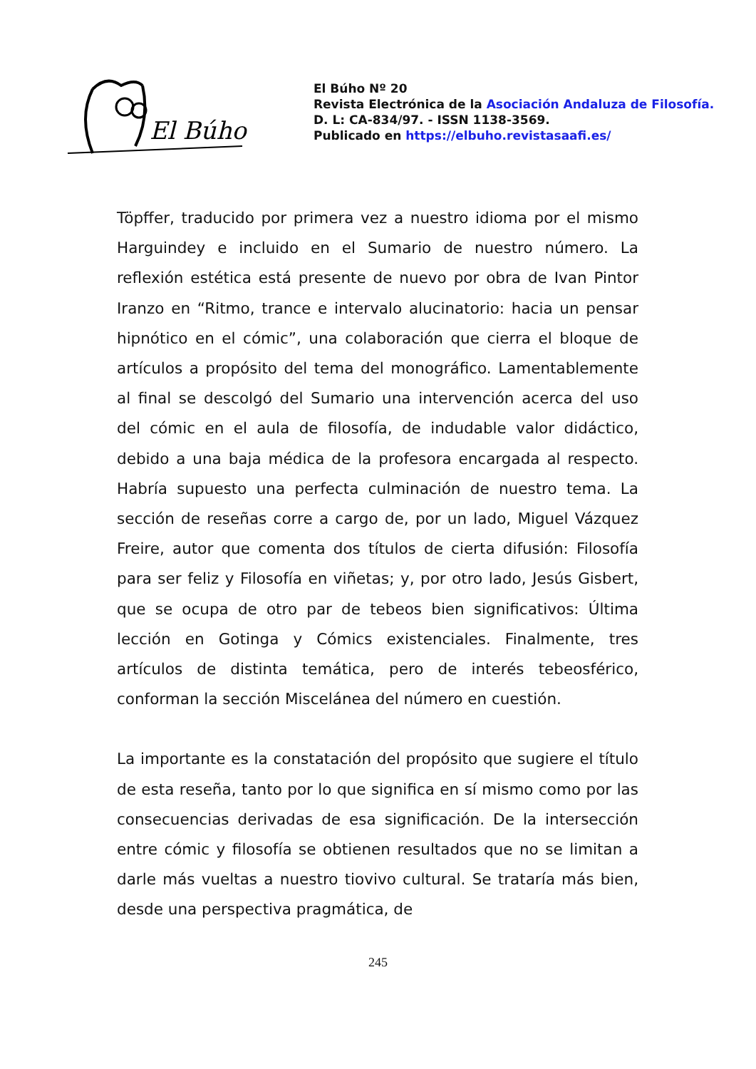El Búho
El Búho Nº 20
Revista Electrónica de la Asociación Andaluza de Filosofía.
D. L: CA-834/97. - ISSN 1138-3569.
Publicado en https://elbuho.revistasaafi.es/
Töpffer, traducido por primera vez a nuestro idioma por el mismo Harguindey e incluido en el Sumario de nuestro número. La reflexión estética está presente de nuevo por obra de Ivan Pintor Iranzo en “Ritmo, trance e intervalo alucinatorio: hacia un pensar hipnótico en el cómic”, una colaboración que cierra el bloque de artículos a propósito del tema del monográfico. Lamentablemente al final se descolgó del Sumario una intervención acerca del uso del cómic en el aula de filosofía, de indudable valor didáctico, debido a una baja médica de la profesora encargada al respecto. Habría supuesto una perfecta culminación de nuestro tema. La sección de reseñas corre a cargo de, por un lado, Miguel Vázquez Freire, autor que comenta dos títulos de cierta difusión: Filosofía para ser feliz y Filosofía en viñetas; y, por otro lado, Jesús Gisbert, que se ocupa de otro par de tebeos bien significativos: Última lección en Gotinga y Cómics existenciales. Finalmente, tres artículos de distinta temática, pero de interés tebeosférico, conforman la sección Miscelánea del número en cuestión.
La importante es la constatación del propósito que sugiere el título de esta reseña, tanto por lo que significa en sí mismo como por las consecuencias derivadas de esa significación. De la intersección entre cómic y filosofía se obtienen resultados que no se limitan a darle más vueltas a nuestro tiovivo cultural. Se trataría más bien, desde una perspectiva pragmática, de
245